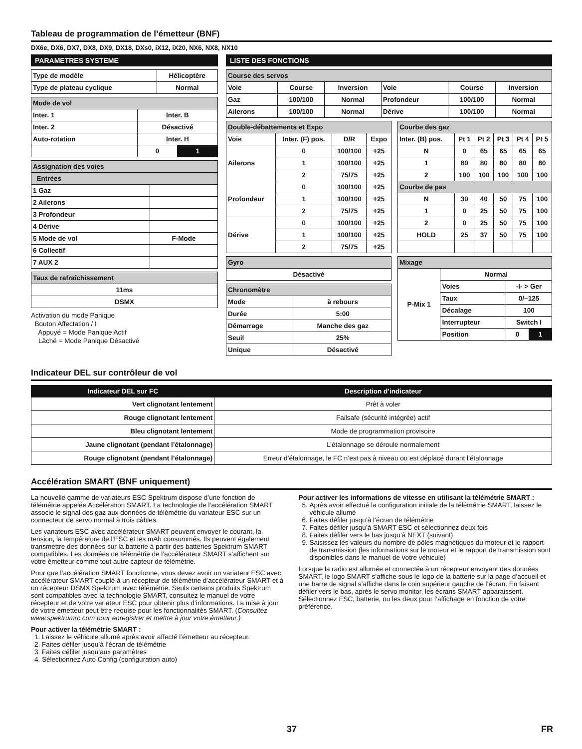Tableau de programmation de l’émetteur (BNF)
DX6e, DX6, DX7, DX8, DX9, DX18, DXs0, iX12, iX20, NX6, NX8, NX10
PARAMETRES SYSTEME
| Type de modèle | Hélicoptère |
| Type de plateau cyclique | Normal |
| Mode de vol | | |
| Inter. 1 | Inter. B | |
| Inter. 2 | Désactivé | |
| Auto-rotation | Inter. H | |
| | 0 | 1 |
| Assignation des voies | |
| Entrées | |
| 1 Gaz | |
| 2 Ailerons | |
| 3 Profondeur | |
| 4 Dérive | |
| 5 Mode de vol | F-Mode |
| 6 Collectif | |
| 7 AUX 2 | |
| Taux de rafraîchissement |
| 11ms |
| DSMX |
Activation du mode Panique
Bouton Affectation / I
Appuyé = Mode Panique Actif
Lâché = Mode Panique Désactivé
LISTE DES FONCTIONS
| Course des servos | | | | | |
| Voie | Course | Inversion | Voie | Course | Inversion |
| Gaz | 100/100 | Normal | Profondeur | 100/100 | Normal |
| Ailerons | 100/100 | Normal | Dérive | 100/100 | Normal |
| Double-débattements et Expo | | | |
| Voie | Inter. (F) pos. | D/R | Expo |
| Ailerons | 0 | 100/100 | +25 |
| | 1 | 100/100 | +25 |
| | 2 | 75/75 | +25 |
| Profondeur | 0 | 100/100 | +25 |
| | 1 | 100/100 | +25 |
| | 2 | 75/75 | +25 |
| Dérive | 0 | 100/100 | +25 |
| | 1 | 100/100 | +25 |
| | 2 | 75/75 | +25 |
| Gyro |
| Désactivé |
| Chronomètre | |
| Mode | à rebours |
| Durée | 5:00 |
| Démarrage | Manche des gaz |
| Seuil | 25% |
| Unique | Désactivé |
| Courbe des gaz | | | | | |
| Inter. (B) pos. | Pt 1 | Pt 2 | Pt 3 | Pt 4 | Pt 5 |
| N | 0 | 65 | 65 | 65 | 65 |
| 1 | 80 | 80 | 80 | 80 | 80 |
| 2 | 100 | 100 | 100 | 100 | 100 |
| Courbe de pas | | | | | |
| N | 30 | 40 | 50 | 75 | 100 |
| 1 | 0 | 25 | 50 | 75 | 100 |
| 2 | 0 | 25 | 50 | 75 | 100 |
| HOLD | 25 | 37 | 50 | 75 | 100 |
| Mixage | | | |
| P-Mix 1 | Normal | | |
| | Voies | -I- > Ger | |
| | Taux | 0/–125 | |
| | Décalage | 100 | |
| | Interrupteur | Switch I | |
| | Position | 0 | 1 |
Indicateur DEL sur contrôleur de vol
| Indicateur DEL sur FC | Description d’indicateur |
| --- | --- |
| Vert clignotant lentement | Prêt à voler |
| Rouge clignotant lentement | Failsafe (sécurité intégrée) actif |
| Bleu clignotant lentement | Mode de programmation provisoire |
| Jaune clignotant (pendant l’étalonnage) | L’étalonnage se déroule normalement |
| Rouge clignotant (pendant l’étalonnage) | Erreur d’étalonnage, le FC n’est pas à niveau ou est déplacé durant l’étalonnage |
Accélération SMART (BNF uniquement)
La nouvelle gamme de variateurs ESC Spektrum dispose d’une fonction de télémétrie appelée Accélération SMART. La technologie de l’accélération SMART associe le signal des gaz aux données de télémétrie du variateur ESC sur un connecteur de servo normal à trois câbles.
Les variateurs ESC avec accélérateur SMART peuvent envoyer le courant, la tension, la température de l’ESC et les mAh consommés. Ils peuvent également transmettre des données sur la batterie à partir des batteries Spektrum SMART compatibles. Les données de télémétrie de l’accélérateur SMART s’affichent sur votre émetteur comme tout autre capteur de télémétrie.
Pour que l’accélération SMART fonctionne, vous devez avoir un variateur ESC avec accélérateur SMART couplé à un récepteur de télémétrie d’accélérateur SMART et à un récepteur DSMX Spektrum avec télémétrie. Seuls certains produits Spektrum sont compatibles avec la technologie SMART, consultez le manuel de votre récepteur et de votre variateur ESC pour obtenir plus d’informations. La mise à jour de votre émetteur peut être requise pour les fonctionnalités SMART. (Consultez www.spektrumrc.com pour enregistrer et mettre à jour votre émetteur.)
Pour activer la télémétrie SMART :
1. Laissez le véhicule allumé après avoir affecté l’émetteur au récepteur.
2. Faites défiler jusqu’à l’écran de télémétrie
3. Faites défiler jusqu’aux paramètres
4. Sélectionnez Auto Config (configuration auto)
Pour activer les informations de vitesse en utilisant la télémétrie SMART :
5. Après avoir effectué la configuration initiale de la télémétrie SMART, laissez le véhicule allumé
6. Faites défiler jusqu’à l’écran de télémétrie
7. Faites défiler jusqu’à SMART ESC et sélectionnez deux fois
8. Faites défiler vers le bas jusqu’à NEXT (suivant)
9. Saisissez les valeurs du nombre de pôles magnétiques du moteur et le rapport de transmission (les informations sur le moteur et le rapport de transmission sont disponibles dans le manuel de votre véhicule)
Lorsque la radio est allumée et connectée à un récepteur envoyant des données SMART, le logo SMART s’affiche sous le logo de la batterie sur la page d’accueil et une barre de signal s’affiche dans le coin supérieur gauche de l’écran. En faisant défiler vers le bas, après le servo monitor, les écrans SMART apparaissent. Sélectionnez ESC, batterie, ou les deux pour l’affichage en fonction de votre préférence.
37 FR